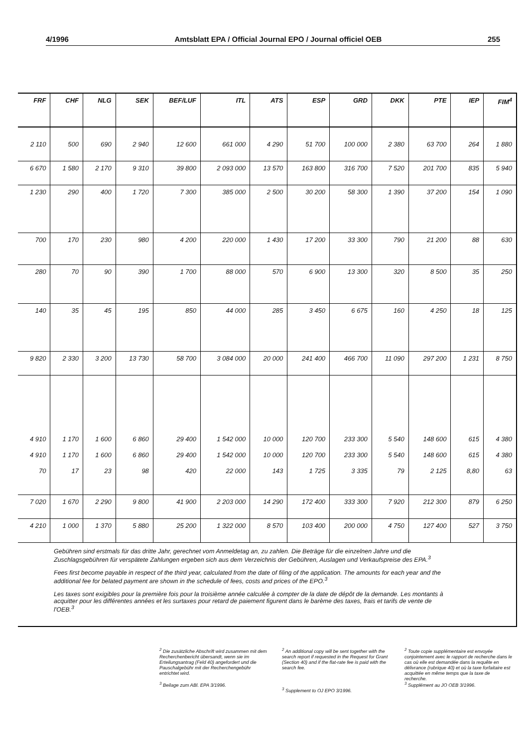4/1996 Amtsblatt EPA / Official Journal EPO / Journal officiel OEB 255
| FRF | CHF | NLG | SEK | BEF/LUF | ITL | ATS | ESP | GRD | DKK | PTE | IEP | FIM<sup>4</sup> |
| --- | --- | --- | --- | --- | --- | --- | --- | --- | --- | --- | --- | --- |
| 2 110 | 500 | 690 | 2 940 | 12 600 | 661 000 | 4 290 | 51 700 | 100 000 | 2 380 | 63 700 | 264 | 1 880 |
| 6 670 | 1 580 | 2 170 | 9 310 | 39 800 | 2 093 000 | 13 570 | 163 800 | 316 700 | 7 520 | 201 700 | 835 | 5 940 |
| 1 230 | 290 | 400 | 1 720 | 7 300 | 385 000 | 2 500 | 30 200 | 58 300 | 1 390 | 37 200 | 154 | 1 090 |
| 700 | 170 | 230 | 980 | 4 200 | 220 000 | 1 430 | 17 200 | 33 300 | 790 | 21 200 | 88 | 630 |
| 280 | 70 | 90 | 390 | 1 700 | 88 000 | 570 | 6 900 | 13 300 | 320 | 8 500 | 35 | 250 |
| 140 | 35 | 45 | 195 | 850 | 44 000 | 285 | 3 450 | 6 675 | 160 | 4 250 | 18 | 125 |
| 9 820 | 2 330 | 3 200 | 13 730 | 58 700 | 3 084 000 | 20 000 | 241 400 | 466 700 | 11 090 | 297 200 | 1 231 | 8 750 |
| 4 910 4 910 70 | 1 170 1 170 17 | 1 600 1 600 23 | 6 860 6 860 98 | 29 400 29 400 420 | 1 542 000 1 542 000 22 000 | 10 000 10 000 143 | 120 700 120 700 1 725 | 233 300 233 300 3 335 | 5 540 5 540 79 | 148 600 148 600 2 125 | 615 615 8,80 | 4 380 4 380 63 |
| 7 020 | 1 670 | 2 290 | 9 800 | 41 900 | 2 203 000 | 14 290 | 172 400 | 333 300 | 7 920 | 212 300 | 879 | 6 250 |
| 4 210 | 1 000 | 1 370 | 5 880 | 25 200 | 1 322 000 | 8 570 | 103 400 | 200 000 | 4 750 | 127 400 | 527 | 3 750 |
Gebühren sind erstmals für das dritte Jahr, gerechnet vom Anmeldetag an, zu zahlen. Die Beträge für die einzelnen Jahre und die Zuschlagsgebühren für verspätete Zahlungen ergeben sich aus dem Verzeichnis der Gebühren, Auslagen und Verkaufspreise des EPA.<sup>3</sup>
Fees first become payable in respect of the third year, calculated from the date of filing of the application. The amounts for each year and the additional fee for belated payment are shown in the schedule of fees, costs and prices of the EPO.<sup>3</sup>
Les taxes sont exigibles pour la première fois pour la troisième année calculée à compter de la date de dépôt de la demande. Les montants à acquitter pour les différentes années et les surtaxes pour retard de paiement figurent dans le barème des taxes, frais et tarifs de vente de l'OEB.<sup>3</sup>
<sup>2</sup> Die zusätzliche Abschrift wird zusammen mit dem Recherchenbericht übersandt, wenn sie im Erteilungsantrag (Feld 40) angefordert und die Pauschalgebühr mit der Recherchengebühr entrichtet wird.
<sup>3</sup> Beilage zum ABl. EPA 3/1996.
<sup>2</sup> An additional copy will be sent together with the search report if requested in the Request for Grant (Section 40) and if the flat-rate fee is paid with the search fee.
<sup>3</sup> Supplement to OJ EPO 3/1996.
<sup>2</sup> Toute copie supplémentaire est envoyée conjointement avec le rapport de recherche dans le cas où elle est demandée dans la requête en délivrance (rubrique 40) et où la taxe forfaitaire est acquittée en même temps que la taxe de recherche.
<sup>3</sup> Supplément au JO OEB 3/1996.